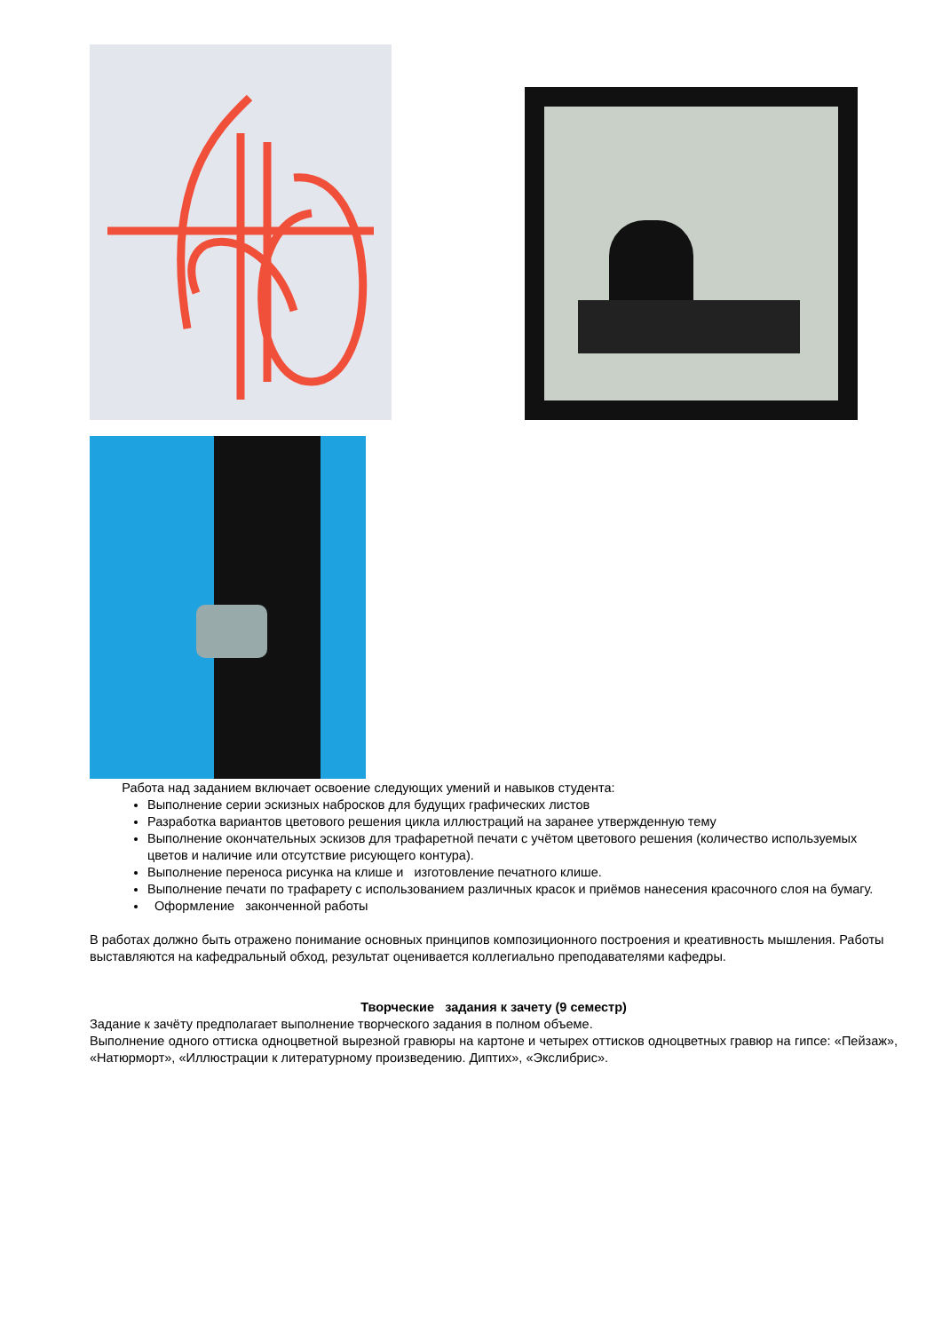Работа над заданием включает освоение следующих умений и навыков студента:
Выполнение серии эскизных набросков для будущих графических листов
Разработка вариантов цветового решения цикла иллюстраций на заранее утвержденную тему
Выполнение окончательных эскизов для трафаретной печати с учётом цветового решения (количество используемых цветов и наличие или отсутствие рисующего контура).
Выполнение переноса рисунка на клише и изготовление печатного клише.
Выполнение печати по трафарету с использованием различных красок и приёмов нанесения красочного слоя на бумагу.
Оформление законченной работы
В работах должно быть отражено понимание основных принципов композиционного построения и креативность мышления. Работы выставляются на кафедральный обход, результат оценивается коллегиально преподавателями кафедры.
Творческие задания к зачету (9 семестр)
Задание к зачёту предполагает выполнение творческого задания в полном объеме.
Выполнение одного оттиска одноцветной вырезной гравюры на картоне и четырех оттисков одноцветных гравюр на гипсе: «Пейзаж», «Натюрморт», «Иллюстрации к литературному произведению. Диптих», «Экслибрис».